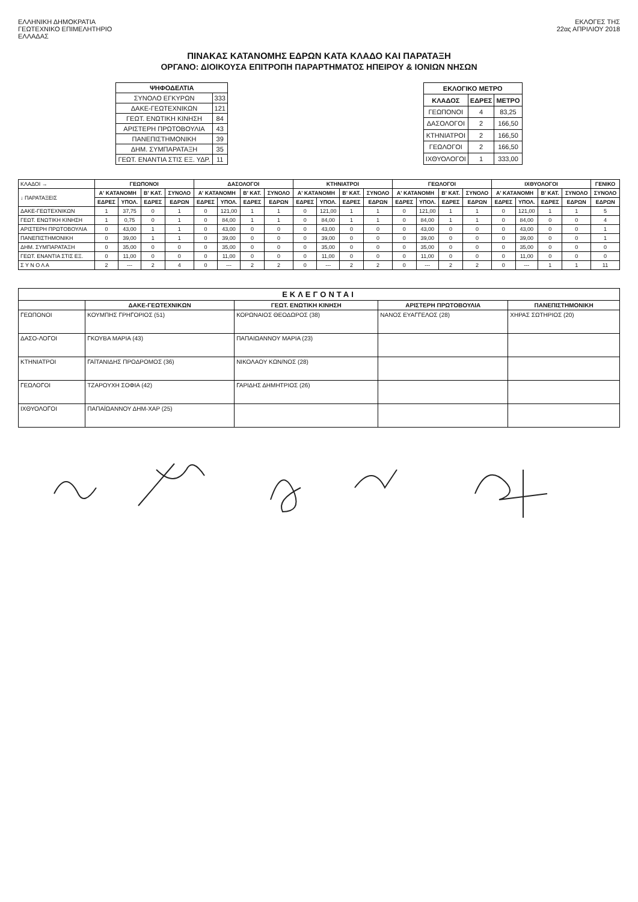ΕΛΛΗΝΙΚΗ ΔΗΜΟΚΡΑΤΙΑ
ΓΕΩΤΕΧΝΙΚΟ ΕΠΙΜΕΛΗΤΗΡΙΟ
ΕΛΛΑΔΑΣ
ΕΚΛΟΓΕΣ ΤΗΣ
22ας ΑΠΡΙΛΙΟΥ 2018
ΠΙΝΑΚΑΣ ΚΑΤΑΝΟΜΗΣ ΕΔΡΩΝ ΚΑΤΑ ΚΛΑΔΟ ΚΑΙ ΠΑΡΑΤΑΞΗ
ΟΡΓΑΝΟ: ΔΙΟΙΚΟΥΣΑ ΕΠΙΤΡΟΠΗ ΠΑΡΑΡΤΗΜΑΤΟΣ ΗΠΕΙΡΟΥ & ΙΟΝΙΩΝ ΝΗΣΩΝ
| ΨΗΦΟΔΕΛΤΙΑ | |
| --- | --- |
| ΣΥΝΟΛΟ ΕΓΚΥΡΩΝ | 333 |
| ΔΑΚΕ-ΓΕΩΤΕΧΝΙΚΩΝ | 121 |
| ΓΕΩΤ. ΕΝΩΤΙΚΗ ΚΙΝΗΣΗ | 84 |
| ΑΡΙΣΤΕΡΗ ΠΡΩΤΟΒΟΥΛΙΑ | 43 |
| ΠΑΝΕΠΙΣΤΗΜΟΝΙΚΗ | 39 |
| ΔΗΜ. ΣΥΜΠΑΡΑΤΑΞΗ | 35 |
| ΓΕΩΤ. ΕΝΑΝΤΙΑ ΣΤΙΣ ΕΞ. ΥΔΡ. | 11 |
| ΕΚΛΟΓΙΚΟ ΜΕΤΡΟ | | |
| --- | --- | --- |
| ΚΛΑΔΟΣ | ΕΔΡΕΣ | ΜΕΤΡΟ |
| ΓΕΩΠΟΝΟΙ | 4 | 83,25 |
| ΔΑΣΟΛΟΓΟΙ | 2 | 166,50 |
| ΚΤΗΝΙΑΤΡΟΙ | 2 | 166,50 |
| ΓΕΩΛΟΓΟΙ | 2 | 166,50 |
| ΙΧΘΥΟΛΟΓΟΙ | 1 | 333,00 |
| ΚΛΑΔΟΙ → | ΓΕΩΠΟΝΟΙ | | | | ΔΑΣΟΛΟΓΟΙ | | | | ΚΤΗΝΙΑΤΡΟΙ | | | | ΓΕΩΛΟΓΟΙ | | | | ΙΧΘΥΟΛΟΓΟΙ | | | | ΓΕΝΙΚΟ |
| ↓ ΠΑΡΑΤΑΞΕΙΣ | Α' ΚΑΤΑΝΟΜΗ | | Β' ΚΑΤ. | ΣΥΝΟΛΟ | Α' ΚΑΤΑΝΟΜΗ | | Β' ΚΑΤ. | ΣΥΝΟΛΟ | Α' ΚΑΤΑΝΟΜΗ | | Β' ΚΑΤ. | ΣΥΝΟΛΟ | Α' ΚΑΤΑΝΟΜΗ | | Β' ΚΑΤ. | ΣΥΝΟΛΟ | Α' ΚΑΤΑΝΟΜΗ | | Β' ΚΑΤ. | ΣΥΝΟΛΟ | ΣΥΝΟΛΟ |
| | ΕΔΡΕΣ | ΥΠΟΛ. | ΕΔΡΕΣ | ΕΔΡΩΝ | ΕΔΡΕΣ | ΥΠΟΛ. | ΕΔΡΕΣ | ΕΔΡΩΝ | ΕΔΡΕΣ | ΥΠΟΛ. | ΕΔΡΕΣ | ΕΔΡΩΝ | ΕΔΡΕΣ | ΥΠΟΛ. | ΕΔΡΕΣ | ΕΔΡΩΝ | ΕΔΡΕΣ | ΥΠΟΛ. | ΕΔΡΕΣ | ΕΔΡΩΝ | ΕΔΡΩΝ |
| ΔΑΚΕ-ΓΕΩΤΕΧΝΙΚΩΝ | 1 | 37,75 | 0 | 1 | 0 | 121,00 | 1 | 1 | 0 | 121,00 | 1 | 1 | 0 | 121,00 | 1 | 1 | 0 | 121,00 | 1 | 1 | 5 |
| ΓΕΩΤ. ΕΝΩΤΙΚΗ ΚΙΝΗΣΗ | 1 | 0,75 | 0 | 1 | 0 | 84,00 | 1 | 1 | 0 | 84,00 | 1 | 1 | 0 | 84,00 | 1 | 1 | 0 | 84,00 | 0 | 0 | 4 |
| ΑΡΙΣΤΕΡΗ ΠΡΩΤΟΒΟΥΛΙΑ | 0 | 43,00 | 1 | 1 | 0 | 43,00 | 0 | 0 | 0 | 43,00 | 0 | 0 | 0 | 43,00 | 0 | 0 | 0 | 43,00 | 0 | 0 | 1 |
| ΠΑΝΕΠΙΣΤΗΜΟΝΙΚΗ | 0 | 39,00 | 1 | 1 | 0 | 39,00 | 0 | 0 | 0 | 39,00 | 0 | 0 | 0 | 39,00 | 0 | 0 | 0 | 39,00 | 0 | 0 | 1 |
| ΔΗΜ. ΣΥΜΠΑΡΑΤΑΞΗ | 0 | 35,00 | 0 | 0 | 0 | 35,00 | 0 | 0 | 0 | 35,00 | 0 | 0 | 0 | 35,00 | 0 | 0 | 0 | 35,00 | 0 | 0 | 0 |
| ΓΕΩΤ. ΕΝΑΝΤΙΑ ΣΤΙΣ ΕΞ. | 0 | 11,00 | 0 | 0 | 0 | 11,00 | 0 | 0 | 0 | 11,00 | 0 | 0 | 0 | 11,00 | 0 | 0 | 0 | 11,00 | 0 | 0 | 0 |
| Σ Υ Ν Ο Λ Α | 2 | --- | 2 | 4 | 0 | --- | 2 | 2 | 0 | --- | 2 | 2 | 0 | --- | 2 | 2 | 0 | --- | 1 | 1 | 11 |
| ΕΚΛΕΓΟΝΤΑΙ | | | | |
| --- | --- | --- | --- | --- |
| | ΔΑΚΕ-ΓΕΩΤΕΧΝΙΚΩΝ | ΓΕΩΤ. ΕΝΩΤΙΚΗ ΚΙΝΗΣΗ | ΑΡΙΣΤΕΡΗ ΠΡΩΤΟΒΟΥΛΙΑ | ΠΑΝΕΠΙΣΤΗΜΟΝΙΚΗ |
| ΓΕΩΠΟΝΟΙ | ΚΟΥΜΠΗΣ ΓΡΗΓΟΡΙΟΣ (51) | ΚΟΡΩΝΑΙΟΣ ΘΕΟΔΩΡΟΣ (38) | ΝΑΝΟΣ ΕΥΑΓΓΕΛΟΣ (28) | ΧΗΡΑΣ ΣΩΤΗΡΙΟΣ (20) |
| ΔΑΣΟ-ΛΟΓΟΙ | ΓΚΟΥΒΑ ΜΑΡΙΑ (43) | ΠΑΠΑΙΩΑΝΝΟΥ ΜΑΡΙΑ (23) | | |
| ΚΤΗΝΙΑΤΡΟΙ | ΓΑΪΤΑΝΙΔΗΣ ΠΡΟΔΡΟΜΟΣ (36) | ΝΙΚΟΛΑΟΥ ΚΩΝ/ΝΟΣ (28) | | |
| ΓΕΩΛΟΓΟΙ | ΤΖΑΡΟΥΧΗ ΣΟΦΙΑ (42) | ΓΑΡΙΔΗΣ ΔΗΜΗΤΡΙΟΣ (26) | | |
| ΙΧΘΥΟΛΟΓΟΙ | ΠΑΠΑΪΩΑΝΝΟΥ ΔΗΜ-ΧΑΡ (25) | | | |